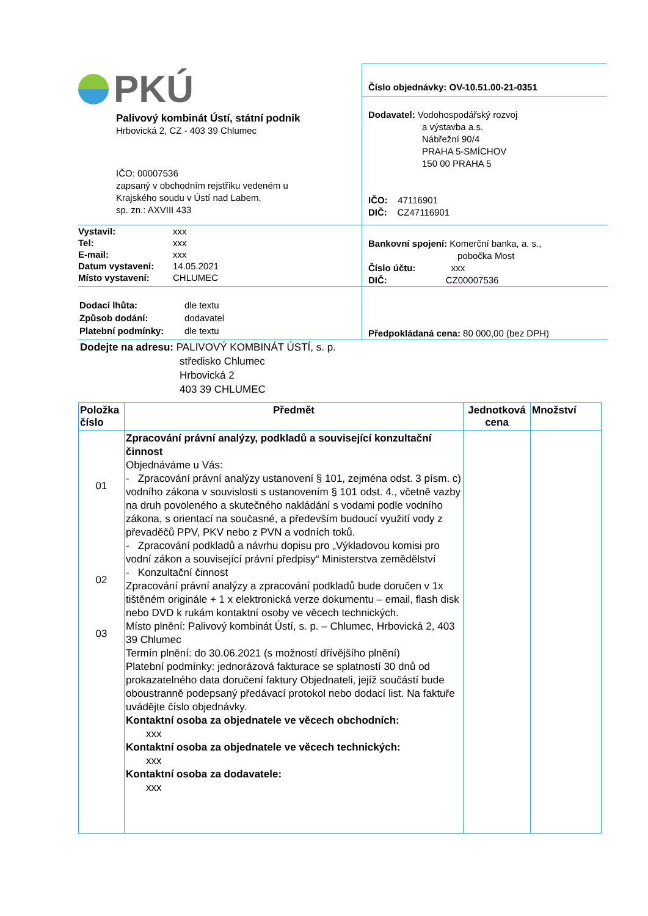PKÚ
Palivový kombinát Ústí, státní podnik
Hrbovická 2, CZ - 403 39 Chlumec
IČO: 00007536
zapsaný v obchodním rejstříku vedeném u
Krajského soudu v Ústí nad Labem,
sp. zn.: AXVIII 433
Číslo objednávky: OV-10.51.00-21-0351
Dodavatel: Vodohospodářský rozvoj
a výstavba a.s.
Nábřežní 90/4
PRAHA 5-SMÍCHOV
150 00 PRAHA 5
IČO: 47116901
DIČ: CZ47116901
| Vystavil: | xxx |
| Tel: | xxx |
| E-mail: | xxx |
| Datum vystavení: | 14.05.2021 |
| Místo vystavení: | CHLUMEC |
Bankovní spojení: Komerční banka, a. s.,
pobočka Most
Číslo účtu: xxx
DIČ: CZ00007536
| Dodací lhůta: | dle textu |
| Způsob dodání: | dodavatel |
| Platební podmínky: | dle textu |
Předpokládaná cena: 80 000,00 (bez DPH)
Dodejte na adresu: PALIVOVÝ KOMBINÁT ÚSTÍ, s. p.
středisko Chlumec
Hrbovická 2
403 39 CHLUMEC
| Položka číslo | Předmět | Jednotková cena | Množství |
| --- | --- | --- | --- |
| 01 02 03 | Zpracování právní analýzy, podkladů a související konzultační činnost Objednáváme u Vás: - Zpracování právní analýzy ustanovení § 101, zejména odst. 3 písm. c) vodního zákona v souvislosti s ustanovením § 101 odst. 4., včetně vazby na druh povoleného a skutečného nakládání s vodami podle vodního zákona, s orientací na současné, a především budoucí využití vody z převaděčů PPV, PKV nebo z PVN a vodních toků. - Zpracování podkladů a návrhu dopisu pro „Výkladovou komisi pro vodní zákon a související právní předpisy“ Ministerstva zemědělství - Konzultační činnost Zpracování právní analýzy a zpracování podkladů bude doručen v 1x tištěném originále + 1 x elektronická verze dokumentu – email, flash disk nebo DVD k rukám kontaktní osoby ve věcech technických. Místo plnění: Palivový kombinát Ústí, s. p. – Chlumec, Hrbovická 2, 403 39 Chlumec Termín plnění: do 30.06.2021 (s možností dřívějšího plnění) Platební podmínky: jednorázová fakturace se splatností 30 dnů od prokazatelného data doručení faktury Objednateli, jejíž součástí bude oboustranně podepsaný předávací protokol nebo dodací list. Na faktuře uvádějte číslo objednávky. Kontaktní osoba za objednatele ve věcech obchodních: xxx Kontaktní osoba za objednatele ve věcech technických: xxx Kontaktní osoba za dodavatele: xxx | | |